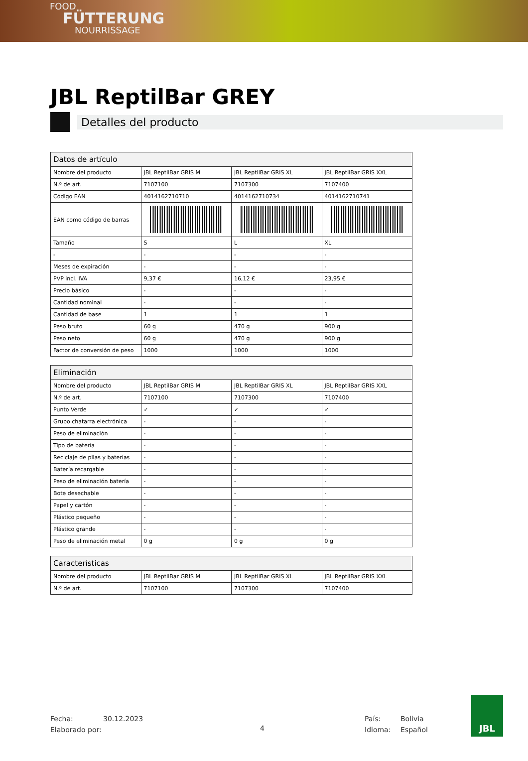FOOD
FÜTTERUNG
NOURRISSAGE
JBL ReptilBar GREY
Detalles del producto
| Datos de artículo | | | |
| --- | --- | --- | --- |
| Nombre del producto | JBL ReptilBar GRIS M | JBL ReptilBar GRIS XL | JBL ReptilBar GRIS XXL |
| N.º de art. | 7107100 | 7107300 | 7107400 |
| Código EAN | 4014162710710 | 4014162710734 | 4014162710741 |
| EAN como código de barras | | | |
| Tamaño | S | L | XL |
| - | - | - | - |
| Meses de expiración | - | - | - |
| PVP incl. IVA | 9,37 € | 16,12 € | 23,95 € |
| Precio básico | - | - | - |
| Cantidad nominal | - | - | - |
| Cantidad de base | 1 | 1 | 1 |
| Peso bruto | 60 g | 470 g | 900 g |
| Peso neto | 60 g | 470 g | 900 g |
| Factor de conversión de peso | 1000 | 1000 | 1000 |
| Eliminación | | | |
| --- | --- | --- | --- |
| Nombre del producto | JBL ReptilBar GRIS M | JBL ReptilBar GRIS XL | JBL ReptilBar GRIS XXL |
| N.º de art. | 7107100 | 7107300 | 7107400 |
| Punto Verde | ✓ | ✓ | ✓ |
| Grupo chatarra electrónica | - | - | - |
| Peso de eliminación | - | - | - |
| Tipo de batería | - | - | - |
| Reciclaje de pilas y baterías | - | - | - |
| Batería recargable | - | - | - |
| Peso de eliminación batería | - | - | - |
| Bote desechable | - | - | - |
| Papel y cartón | - | - | - |
| Plástico pequeño | - | - | - |
| Plástico grande | - | - | - |
| Peso de eliminación metal | 0 g | 0 g | 0 g |
| Características | | | |
| --- | --- | --- | --- |
| Nombre del producto | JBL ReptilBar GRIS M | JBL ReptilBar GRIS XL | JBL ReptilBar GRIS XXL |
| N.º de art. | 7107100 | 7107300 | 7107400 |
Fecha:
Elaborado por:
30.12.2023
4
País:
Idioma:
Bolivia
Español
JBL